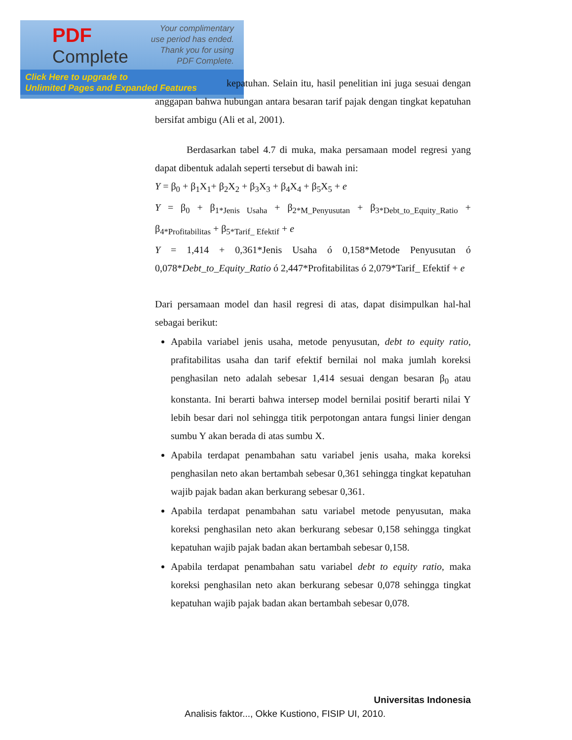PDF
Complete
Your complimentary use period has ended. Thank you for using PDF Complete.
Click Here to upgrade to
Unlimited Pages and Expanded Features
kepatuhan. Selain itu, hasil penelitian ini juga sesuai dengan anggapan bahwa hubungan antara besaran tarif pajak dengan tingkat kepatuhan bersifat ambigu (Ali et al, 2001).
Berdasarkan tabel 4.7 di muka, maka persamaan model regresi yang dapat dibentuk adalah seperti tersebut di bawah ini:
Y = β<sub>0</sub> + β<sub>1</sub>X<sub>1</sub>+ β<sub>2</sub>X<sub>2</sub> + β<sub>3</sub>X<sub>3</sub> + β<sub>4</sub>X<sub>4</sub> + β<sub>5</sub>X<sub>5</sub> + e
Y = β<sub>0</sub> + β<sub>1*Jenis Usaha</sub> + β<sub>2*M_Penyusutan</sub> + β<sub>3*Debt_to_Equity_Ratio</sub> + β<sub>4*Profitabilitas</sub> + β<sub>5*Tarif_ Efektif</sub> + e
Y = 1,414 + 0,361*Jenis Usaha ó 0,158*Metode Penyusutan ó 0,078*Debt_to_Equity_Ratio ó 2,447*Profitabilitas ó 2,079*Tarif_ Efektif + e
Dari persamaan model dan hasil regresi di atas, dapat disimpulkan hal-hal sebagai berikut:
Apabila variabel jenis usaha, metode penyusutan, debt to equity ratio, prafitabilitas usaha dan tarif efektif bernilai nol maka jumlah koreksi penghasilan neto adalah sebesar 1,414 sesuai dengan besaran β<sub>0</sub> atau konstanta. Ini berarti bahwa intersep model bernilai positif berarti nilai Y lebih besar dari nol sehingga titik perpotongan antara fungsi linier dengan sumbu Y akan berada di atas sumbu X.
Apabila terdapat penambahan satu variabel jenis usaha, maka koreksi penghasilan neto akan bertambah sebesar 0,361 sehingga tingkat kepatuhan wajib pajak badan akan berkurang sebesar 0,361.
Apabila terdapat penambahan satu variabel metode penyusutan, maka koreksi penghasilan neto akan berkurang sebesar 0,158 sehingga tingkat kepatuhan wajib pajak badan akan bertambah sebesar 0,158.
Apabila terdapat penambahan satu variabel debt to equity ratio, maka koreksi penghasilan neto akan berkurang sebesar 0,078 sehingga tingkat kepatuhan wajib pajak badan akan bertambah sebesar 0,078.
Universitas Indonesia
Analisis faktor..., Okke Kustiono, FISIP UI, 2010.